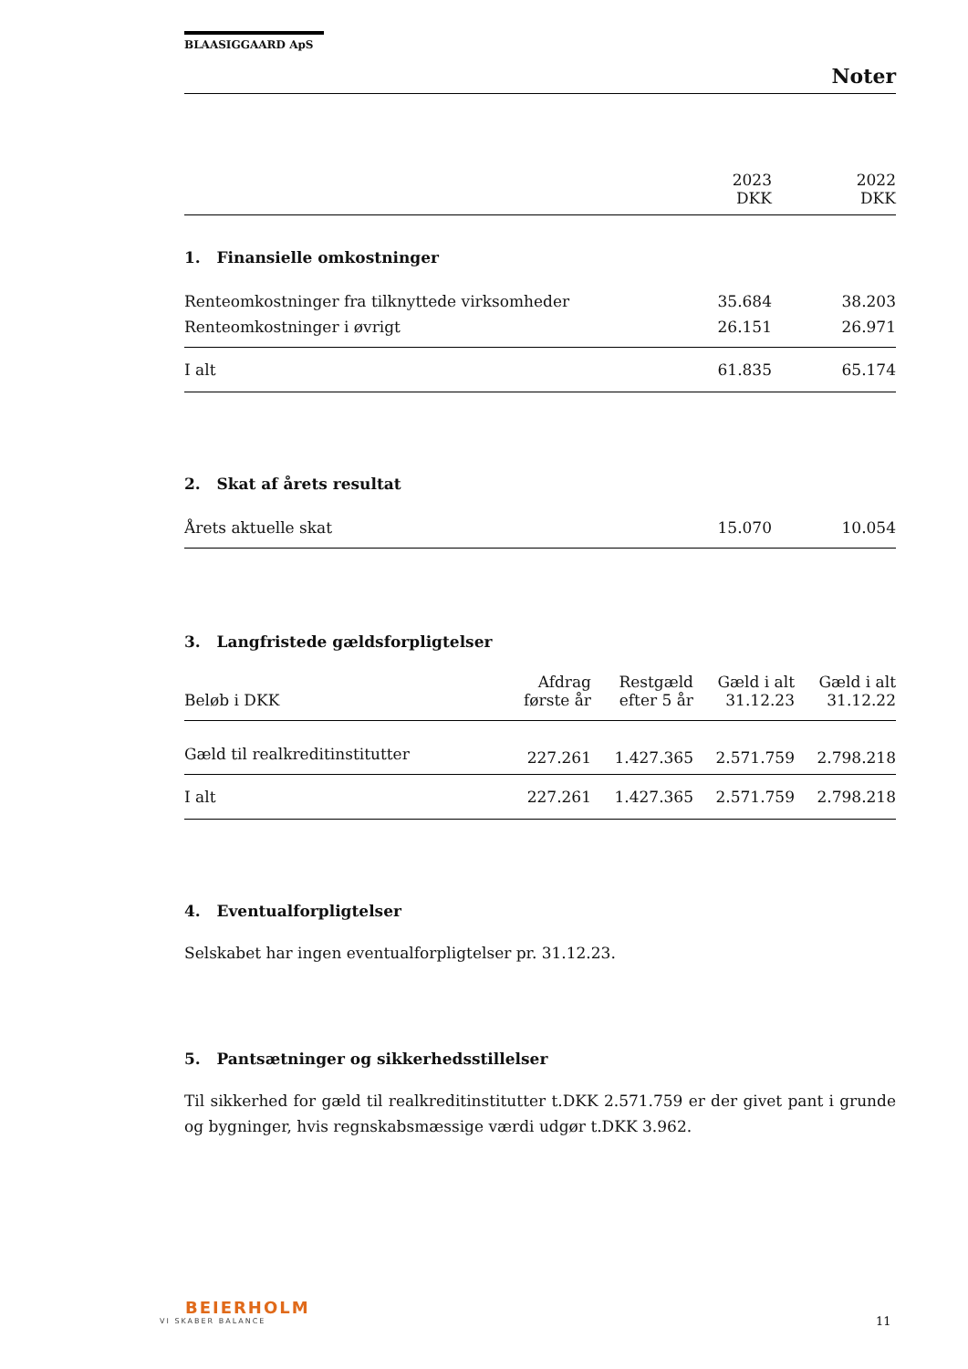BLAASIGGAARD ApS
Noter
| | 2023 DKK | 2022 DKK |
| 1. Finansielle omkostninger | | |
| Renteomkostninger fra tilknyttede virksomheder | 35.684 | 38.203 |
| Renteomkostninger i øvrigt | 26.151 | 26.971 |
| I alt | 61.835 | 65.174 |
| 2. Skat af årets resultat | | |
| Årets aktuelle skat | 15.070 | 10.054 |
3. Langfristede gældsforpligtelser
| Beløb i DKK | Afdrag første år | Restgæld efter 5 år | Gæld i alt 31.12.23 | Gæld i alt 31.12.22 |
| Gæld til realkreditinstitutter | 227.261 | 1.427.365 | 2.571.759 | 2.798.218 |
| I alt | 227.261 | 1.427.365 | 2.571.759 | 2.798.218 |
4. Eventualforpligtelser
Selskabet har ingen eventualforpligtelser pr. 31.12.23.
5. Pantsætninger og sikkerhedsstillelser
Til sikkerhed for gæld til realkreditinstitutter t.DKK 2.571.759 er der givet pant i grunde og bygninger, hvis regnskabsmæssige værdi udgør t.DKK 3.962.
BEIERHOLM
VI SKABER BALANCE
11